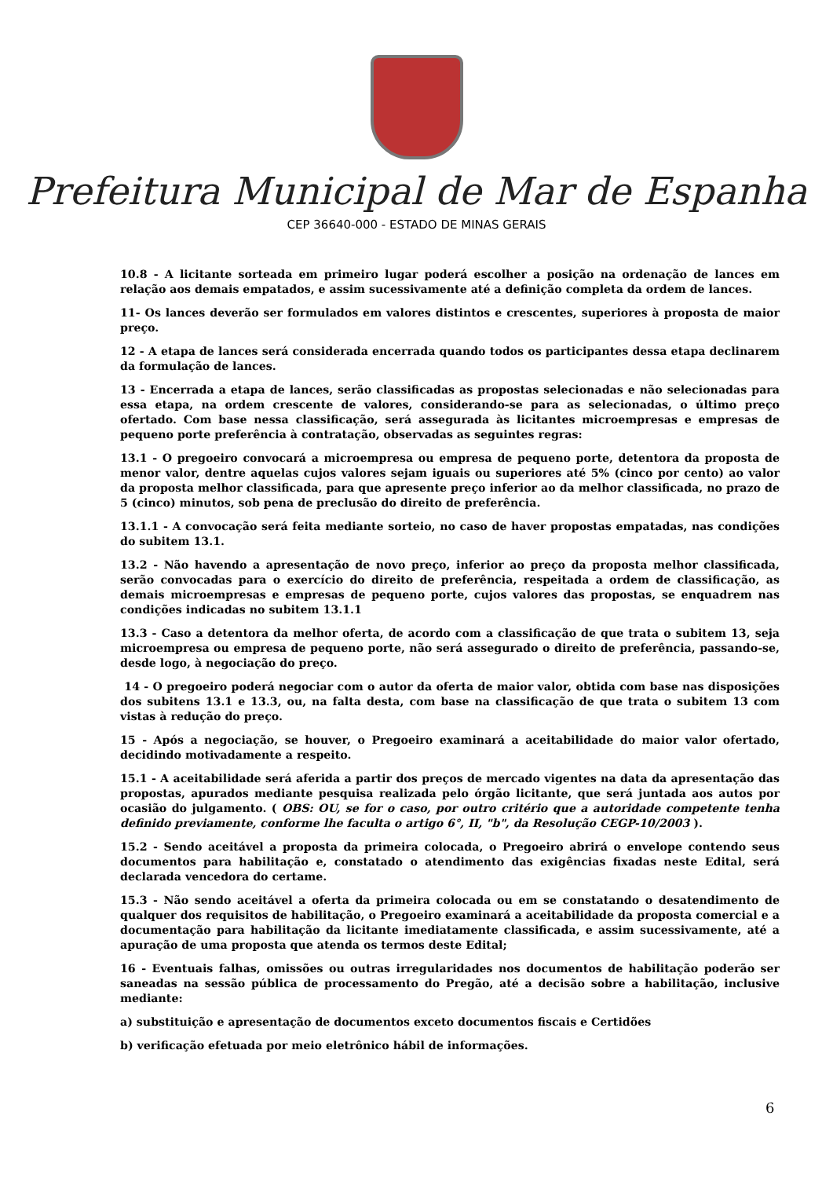Prefeitura Municipal de Mar de Espanha
CEP 36640-000 - ESTADO DE MINAS GERAIS
10.8 - A licitante sorteada em primeiro lugar poderá escolher a posição na ordenação de lances em relação aos demais empatados, e assim sucessivamente até a definição completa da ordem de lances.
11- Os lances deverão ser formulados em valores distintos e crescentes, superiores à proposta de maior preço.
12 - A etapa de lances será considerada encerrada quando todos os participantes dessa etapa declinarem da formulação de lances.
13 - Encerrada a etapa de lances, serão classificadas as propostas selecionadas e não selecionadas para essa etapa, na ordem crescente de valores, considerando-se para as selecionadas, o último preço ofertado. Com base nessa classificação, será assegurada às licitantes microempresas e empresas de pequeno porte preferência à contratação, observadas as seguintes regras:
13.1 - O pregoeiro convocará a microempresa ou empresa de pequeno porte, detentora da proposta de menor valor, dentre aquelas cujos valores sejam iguais ou superiores até 5% (cinco por cento) ao valor da proposta melhor classificada, para que apresente preço inferior ao da melhor classificada, no prazo de 5 (cinco) minutos, sob pena de preclusão do direito de preferência.
13.1.1 - A convocação será feita mediante sorteio, no caso de haver propostas empatadas, nas condições do subitem 13.1.
13.2 - Não havendo a apresentação de novo preço, inferior ao preço da proposta melhor classificada, serão convocadas para o exercício do direito de preferência, respeitada a ordem de classificação, as demais microempresas e empresas de pequeno porte, cujos valores das propostas, se enquadrem nas condições indicadas no subitem 13.1.1
13.3 - Caso a detentora da melhor oferta, de acordo com a classificação de que trata o subitem 13, seja microempresa ou empresa de pequeno porte, não será assegurado o direito de preferência, passando-se, desde logo, à negociação do preço.
14 - O pregoeiro poderá negociar com o autor da oferta de maior valor, obtida com base nas disposições dos subitens 13.1 e 13.3, ou, na falta desta, com base na classificação de que trata o subitem 13 com vistas à redução do preço.
15 - Após a negociação, se houver, o Pregoeiro examinará a aceitabilidade do maior valor ofertado, decidindo motivadamente a respeito.
15.1 - A aceitabilidade será aferida a partir dos preços de mercado vigentes na data da apresentação das propostas, apurados mediante pesquisa realizada pelo órgão licitante, que será juntada aos autos por ocasião do julgamento. ( OBS: OU, se for o caso, por outro critério que a autoridade competente tenha definido previamente, conforme lhe faculta o artigo 6°, II, "b", da Resolução CEGP-10/2003 ).
15.2 - Sendo aceitável a proposta da primeira colocada, o Pregoeiro abrirá o envelope contendo seus documentos para habilitação e, constatado o atendimento das exigências fixadas neste Edital, será declarada vencedora do certame.
15.3 - Não sendo aceitável a oferta da primeira colocada ou em se constatando o desatendimento de qualquer dos requisitos de habilitação, o Pregoeiro examinará a aceitabilidade da proposta comercial e a documentação para habilitação da licitante imediatamente classificada, e assim sucessivamente, até a apuração de uma proposta que atenda os termos deste Edital;
16 - Eventuais falhas, omissões ou outras irregularidades nos documentos de habilitação poderão ser saneadas na sessão pública de processamento do Pregão, até a decisão sobre a habilitação, inclusive mediante:
a) substituição e apresentação de documentos exceto documentos fiscais e Certidões
b) verificação efetuada por meio eletrônico hábil de informações.
6